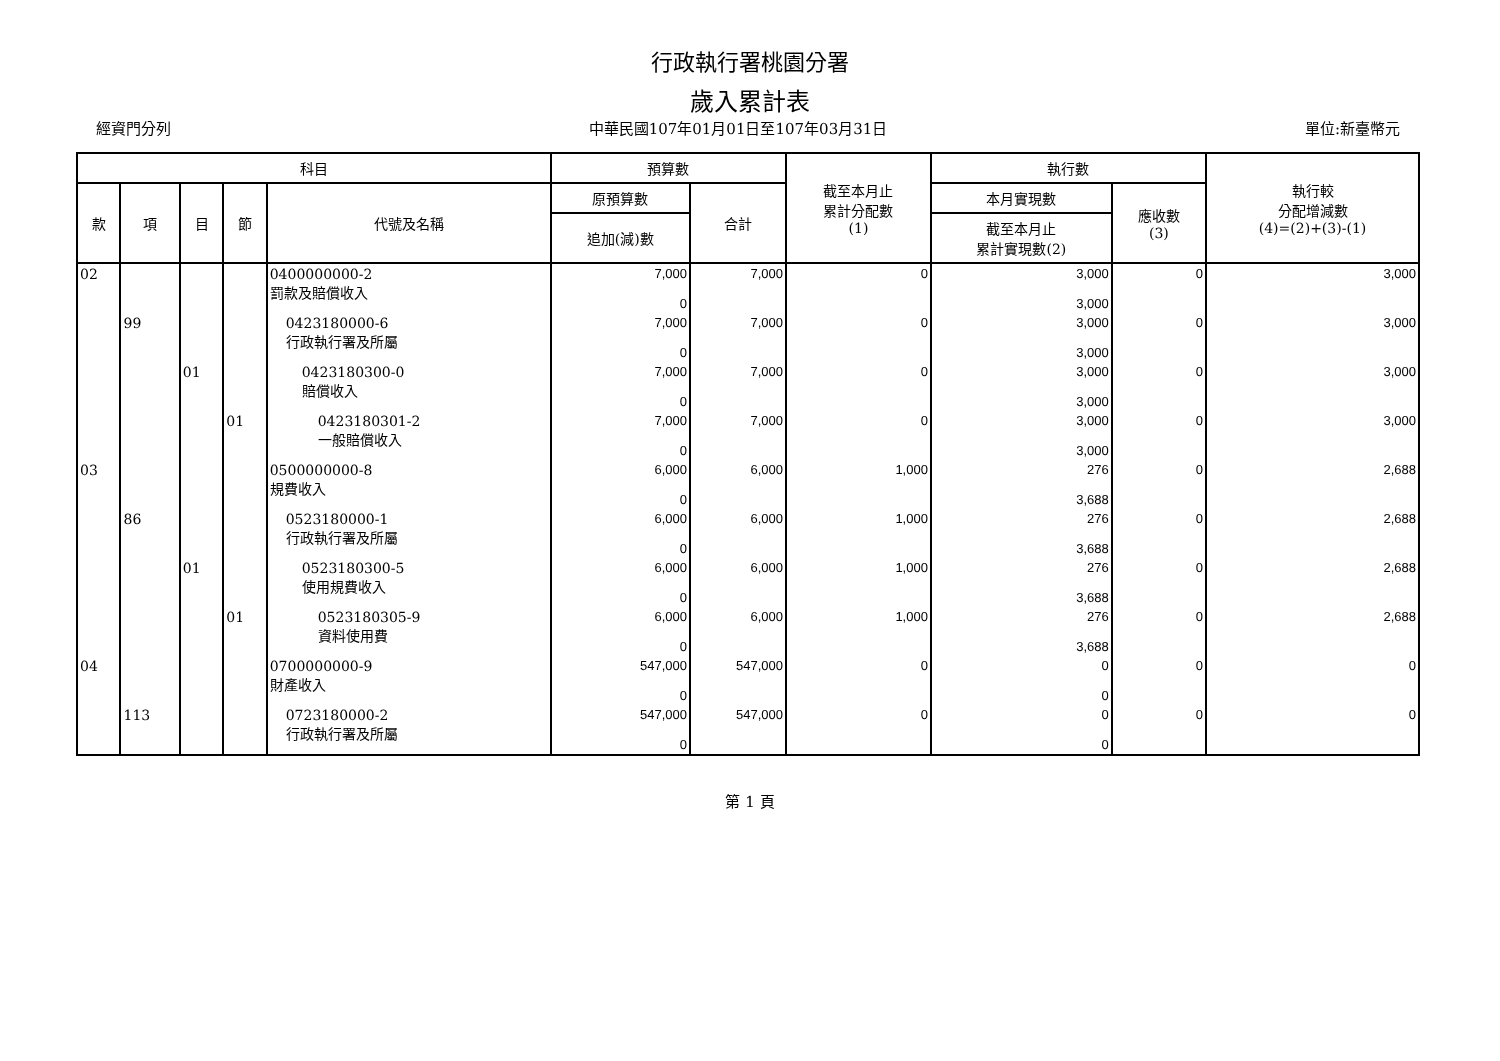行政執行署桃園分署
歲入累計表
經資門分列 中華民國107年01月01日至107年03月31日 單位:新臺幣元
| 科目 | | | | | 預算數 | | 截至本月止 累計分配數 (1) | 執行數 | | 執行較 分配增減數 (4)=(2)+(3)-(1) |
| --- | --- | --- | --- | --- | --- | --- | --- | --- | --- | --- |
| 款 | 項 | 目 | 節 | 代號及名稱 | 原預算數 | 合計 | | 本月實現數 | 應收數 (3) | |
| | | | | | 追加(減)數 | | | 截至本月止 累計實現數(2) | | |
| 02 | | | | 0400000000-2 罰款及賠償收入 | 7,000 0 | 7,000 | 0 | 3,000 3,000 | 0 | 3,000 |
| | 99 | | | 0423180000-6 行政執行署及所屬 | 7,000 0 | 7,000 | 0 | 3,000 3,000 | 0 | 3,000 |
| | | 01 | | 0423180300-0 賠償收入 | 7,000 0 | 7,000 | 0 | 3,000 3,000 | 0 | 3,000 |
| | | | 01 | 0423180301-2 一般賠償收入 | 7,000 0 | 7,000 | 0 | 3,000 3,000 | 0 | 3,000 |
| 03 | | | | 0500000000-8 規費收入 | 6,000 0 | 6,000 | 1,000 | 276 3,688 | 0 | 2,688 |
| | 86 | | | 0523180000-1 行政執行署及所屬 | 6,000 0 | 6,000 | 1,000 | 276 3,688 | 0 | 2,688 |
| | | 01 | | 0523180300-5 使用規費收入 | 6,000 0 | 6,000 | 1,000 | 276 3,688 | 0 | 2,688 |
| | | | 01 | 0523180305-9 資料使用費 | 6,000 0 | 6,000 | 1,000 | 276 3,688 | 0 | 2,688 |
| 04 | | | | 0700000000-9 財產收入 | 547,000 0 | 547,000 | 0 | 0 0 | 0 | 0 |
| | 113 | | | 0723180000-2 行政執行署及所屬 | 547,000 0 | 547,000 | 0 | 0 0 | 0 | 0 |
第 1 頁